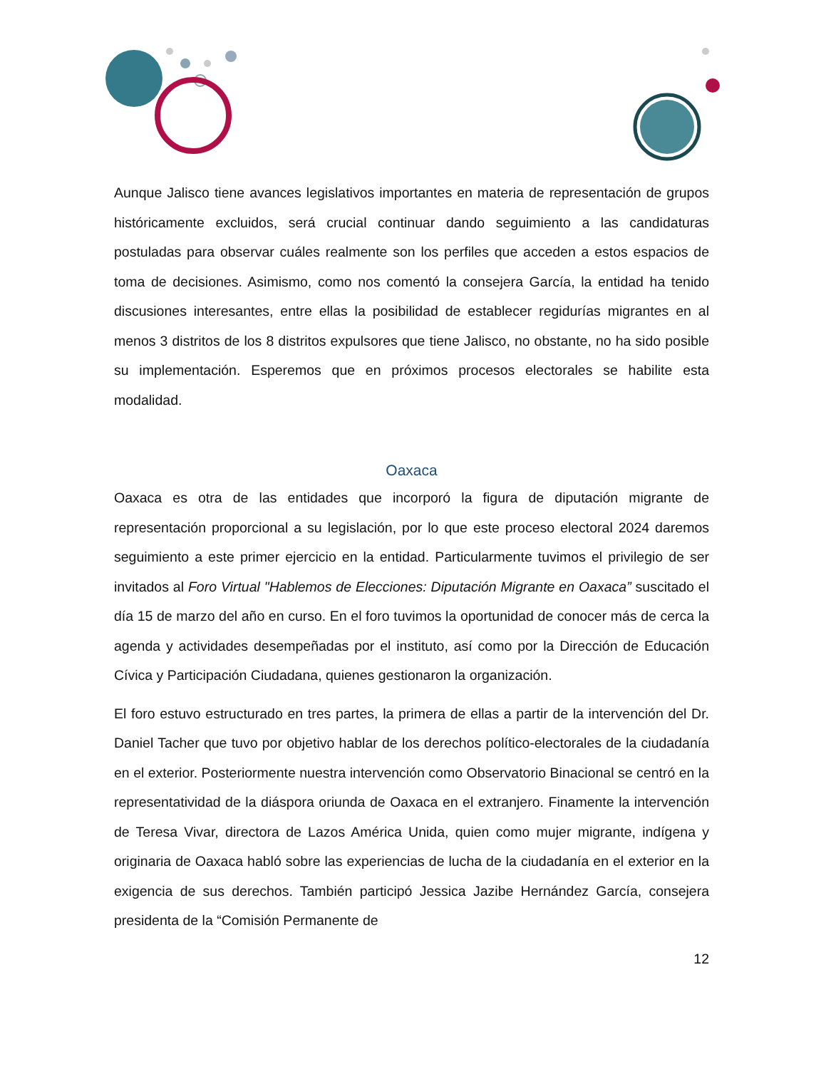Aunque Jalisco tiene avances legislativos importantes en materia de representación de grupos históricamente excluidos, será crucial continuar dando seguimiento a las candidaturas postuladas para observar cuáles realmente son los perfiles que acceden a estos espacios de toma de decisiones. Asimismo, como nos comentó la consejera García, la entidad ha tenido discusiones interesantes, entre ellas la posibilidad de establecer regidurías migrantes en al menos 3 distritos de los 8 distritos expulsores que tiene Jalisco, no obstante, no ha sido posible su implementación. Esperemos que en próximos procesos electorales se habilite esta modalidad.
Oaxaca
Oaxaca es otra de las entidades que incorporó la figura de diputación migrante de representación proporcional a su legislación, por lo que este proceso electoral 2024 daremos seguimiento a este primer ejercicio en la entidad. Particularmente tuvimos el privilegio de ser invitados al Foro Virtual "Hablemos de Elecciones: Diputación Migrante en Oaxaca” suscitado el día 15 de marzo del año en curso. En el foro tuvimos la oportunidad de conocer más de cerca la agenda y actividades desempeñadas por el instituto, así como por la Dirección de Educación Cívica y Participación Ciudadana, quienes gestionaron la organización.
El foro estuvo estructurado en tres partes, la primera de ellas a partir de la intervención del Dr. Daniel Tacher que tuvo por objetivo hablar de los derechos político-electorales de la ciudadanía en el exterior. Posteriormente nuestra intervención como Observatorio Binacional se centró en la representatividad de la diáspora oriunda de Oaxaca en el extranjero. Finamente la intervención de Teresa Vivar, directora de Lazos América Unida, quien como mujer migrante, indígena y originaria de Oaxaca habló sobre las experiencias de lucha de la ciudadanía en el exterior en la exigencia de sus derechos. También participó Jessica Jazibe Hernández García, consejera presidenta de la “Comisión Permanente de
12